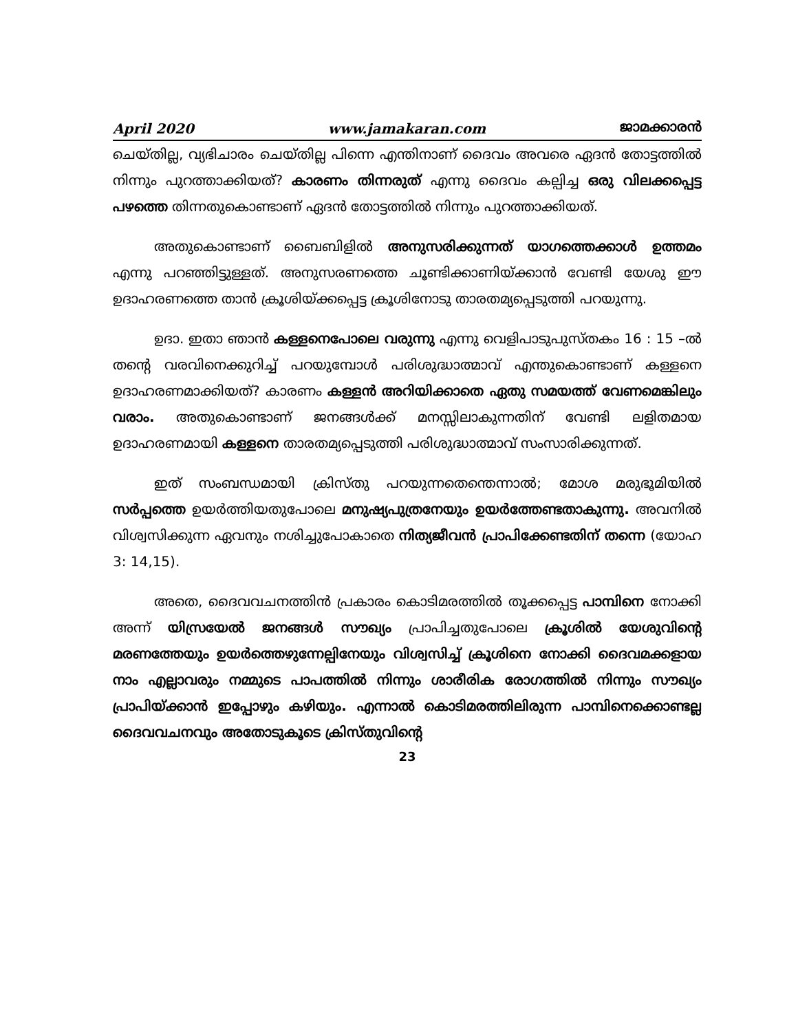April 2020 www.jamakaran.com ജാമക്കാരൻ
ചെയ്തില്ല, വ്യഭിചാരം ചെയ്തില്ല പിന്നെ എന്തിനാണ് ദൈവം അവരെ ഏദൻ തോട്ടത്തിൽ നിന്നും പുറത്താക്കിയത്? കാരണം തിന്നരുത് എന്നു ദൈവം കല്പിച്ച ഒരു വിലക്കപ്പെട്ട പഴത്തെ തിന്നതുകൊണ്ടാണ് ഏദൻ തോട്ടത്തിൽ നിന്നും പുറത്താക്കിയത്.
അതുകൊണ്ടാണ് ബൈബിളിൽ അനുസരിക്കുന്നത് യാഗത്തെക്കാൾ ഉത്തമം എന്നു പറഞ്ഞിട്ടുള്ളത്. അനുസരണത്തെ ചൂണ്ടിക്കാണിയ്ക്കാൻ വേണ്ടി യേശു ഈ ഉദാഹരണത്തെ താൻ ക്രൂശിയ്ക്കപ്പെട്ട ക്രൂശിനോടു താരതമ്യപ്പെടുത്തി പറയുന്നു.
ഉദാ. ഇതാ ഞാൻ കള്ളനെപോലെ വരുന്നു എന്നു വെളിപാടുപുസ്തകം 16 : 15 –ൽ തന്റെ വരവിനെക്കുറിച്ച് പറയുമ്പോൾ പരിശുദ്ധാത്മാവ് എന്തുകൊണ്ടാണ് കള്ളനെ ഉദാഹരണമാക്കിയത്? കാരണം കള്ളൻ അറിയിക്കാതെ ഏതു സമയത്ത് വേണമെങ്കിലും വരാം. അതുകൊണ്ടാണ് ജനങ്ങൾക്ക് മനസ്സിലാകുന്നതിന് വേണ്ടി ലളിതമായ ഉദാഹരണമായി കള്ളനെ താരതമ്യപ്പെടുത്തി പരിശുദ്ധാത്മാവ് സംസാരിക്കുന്നത്.
ഇത് സംബന്ധമായി ക്രിസ്തു പറയുന്നതെന്തെന്നാൽ; മോശ മരുഭൂമിയിൽ സർപ്പത്തെ ഉയർത്തിയതുപോലെ മനുഷ്യപുത്രനേയും ഉയർത്തേണ്ടതാകുന്നു. അവനിൽ വിശ്വസിക്കുന്ന ഏവനും നശിച്ചുപോകാതെ നിത്യജീവൻ പ്രാപിക്കേണ്ടതിന് തന്നെ (യോഹ 3: 14,15).
അതെ, ദൈവവചനത്തിൻ പ്രകാരം കൊടിമരത്തിൽ തൂക്കപ്പെട്ട പാമ്പിനെ നോക്കി അന്ന് യിസ്രയേൽ ജനങ്ങൾ സൗഖ്യം പ്രാപിച്ചതുപോലെ ക്രൂശിൽ യേശുവിന്റെ മരണത്തേയും ഉയർത്തെഴുന്നേല്പിനേയും വിശ്വസിച്ച് ക്രൂശിനെ നോക്കി ദൈവമക്കളായ നാം എല്ലാവരും നമ്മുടെ പാപത്തിൽ നിന്നും ശാരീരിക രോഗത്തിൽ നിന്നും സൗഖ്യം പ്രാപിയ്ക്കാൻ ഇപ്പോഴും കഴിയും. എന്നാൽ കൊടിമരത്തിലിരുന്ന പാമ്പിനെക്കൊണ്ടല്ല ദൈവവചനവും അതോടുകൂടെ ക്രിസ്തുവിന്റെ
23